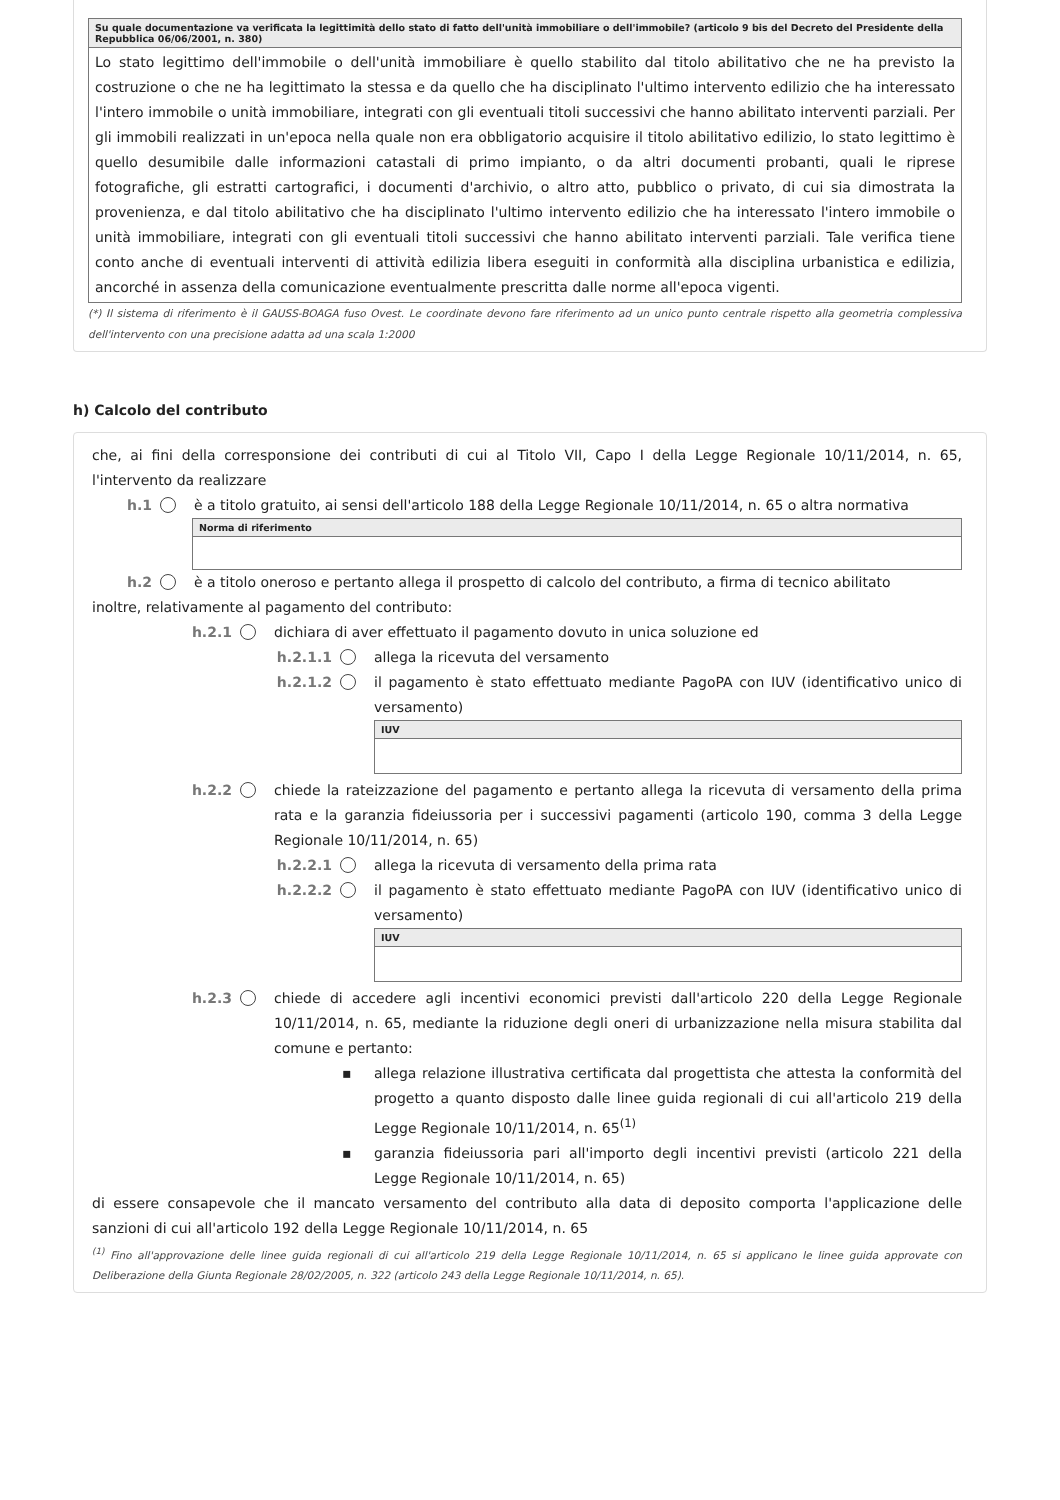| Su quale documentazione va verificata la legittimità dello stato di fatto dell'unità immobiliare o dell'immobile? (articolo 9 bis del Decreto del Presidente della Repubblica 06/06/2001, n. 380) |
| --- |
| Lo stato legittimo dell'immobile o dell'unità immobiliare è quello stabilito dal titolo abilitativo che ne ha previsto la costruzione o che ne ha legittimato la stessa e da quello che ha disciplinato l'ultimo intervento edilizio che ha interessato l'intero immobile o unità immobiliare, integrati con gli eventuali titoli successivi che hanno abilitato interventi parziali. Per gli immobili realizzati in un'epoca nella quale non era obbligatorio acquisire il titolo abilitativo edilizio, lo stato legittimo è quello desumibile dalle informazioni catastali di primo impianto, o da altri documenti probanti, quali le riprese fotografiche, gli estratti cartografici, i documenti d'archivio, o altro atto, pubblico o privato, di cui sia dimostrata la provenienza, e dal titolo abilitativo che ha disciplinato l'ultimo intervento edilizio che ha interessato l'intero immobile o unità immobiliare, integrati con gli eventuali titoli successivi che hanno abilitato interventi parziali. Tale verifica tiene conto anche di eventuali interventi di attività edilizia libera eseguiti in conformità alla disciplina urbanistica e edilizia, ancorché in assenza della comunicazione eventualmente prescritta dalle norme all'epoca vigenti. |
(*) Il sistema di riferimento è il GAUSS-BOAGA fuso Ovest. Le coordinate devono fare riferimento ad un unico punto centrale rispetto alla geometria complessiva dell'intervento con una precisione adatta ad una scala 1:2000
h) Calcolo del contributo
che, ai fini della corresponsione dei contributi di cui al Titolo VII, Capo I della Legge Regionale 10/11/2014, n. 65, l'intervento da realizzare
h.1 è a titolo gratuito, ai sensi dell'articolo 188 della Legge Regionale 10/11/2014, n. 65 o altra normativa
| Norma di riferimento |
| --- |
h.2 è a titolo oneroso e pertanto allega il prospetto di calcolo del contributo, a firma di tecnico abilitato
inoltre, relativamente al pagamento del contributo:
h.2.1 dichiara di aver effettuato il pagamento dovuto in unica soluzione ed
h.2.1.1 allega la ricevuta del versamento
h.2.1.2 il pagamento è stato effettuato mediante PagoPA con IUV (identificativo unico di versamento)
| IUV |
| --- |
h.2.2 chiede la rateizzazione del pagamento e pertanto allega la ricevuta di versamento della prima rata e la garanzia fideiussoria per i successivi pagamenti (articolo 190, comma 3 della Legge Regionale 10/11/2014, n. 65)
h.2.2.1 allega la ricevuta di versamento della prima rata
h.2.2.2 il pagamento è stato effettuato mediante PagoPA con IUV (identificativo unico di versamento)
| IUV |
| --- |
h.2.3 chiede di accedere agli incentivi economici previsti dall'articolo 220 della Legge Regionale 10/11/2014, n. 65, mediante la riduzione degli oneri di urbanizzazione nella misura stabilita dal comune e pertanto:
▪ allega relazione illustrativa certificata dal progettista che attesta la conformità del progetto a quanto disposto dalle linee guida regionali di cui all'articolo 219 della Legge Regionale 10/11/2014, n. 65<sup>(1)</sup>
▪ garanzia fideiussoria pari all'importo degli incentivi previsti (articolo 221 della Legge Regionale 10/11/2014, n. 65)
di essere consapevole che il mancato versamento del contributo alla data di deposito comporta l'applicazione delle sanzioni di cui all'articolo 192 della Legge Regionale 10/11/2014, n. 65
<sup>(1)</sup> Fino all'approvazione delle linee guida regionali di cui all'articolo 219 della Legge Regionale 10/11/2014, n. 65 si applicano le linee guida approvate con Deliberazione della Giunta Regionale 28/02/2005, n. 322 (articolo 243 della Legge Regionale 10/11/2014, n. 65).